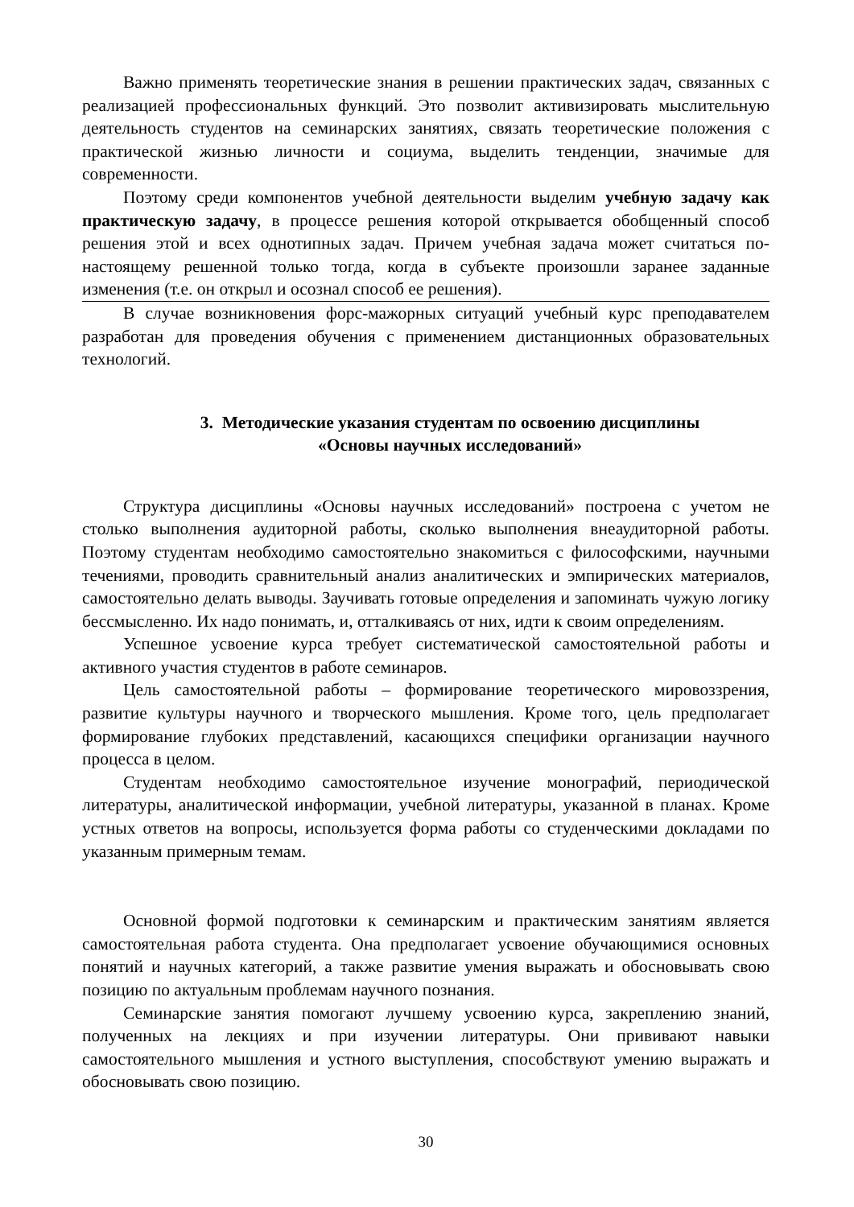Важно применять теоретические знания в решении практических задач, связанных с реализацией профессиональных функций. Это позволит активизировать мыслительную деятельность студентов на семинарских занятиях, связать теоретические положения с практической жизнью личности и социума, выделить тенденции, значимые для современности.
Поэтому среди компонентов учебной деятельности выделим учебную задачу как практическую задачу, в процессе решения которой открывается обобщенный способ решения этой и всех однотипных задач. Причем учебная задача может считаться по-настоящему решенной только тогда, когда в субъекте произошли заранее заданные изменения (т.е. он открыл и осознал способ ее решения).
В случае возникновения форс-мажорных ситуаций учебный курс преподавателем разработан для проведения обучения с применением дистанционных образовательных технологий.
3. Методические указания студентам по освоению дисциплины
«Основы научных исследований»
Структура дисциплины «Основы научных исследований» построена с учетом не столько выполнения аудиторной работы, сколько выполнения внеаудиторной работы. Поэтому студентам необходимо самостоятельно знакомиться с философскими, научными течениями, проводить сравнительный анализ аналитических и эмпирических материалов, самостоятельно делать выводы. Заучивать готовые определения и запоминать чужую логику бессмысленно. Их надо понимать, и, отталкиваясь от них, идти к своим определениям.
Успешное усвоение курса требует систематической самостоятельной работы и активного участия студентов в работе семинаров.
Цель самостоятельной работы – формирование теоретического мировоззрения, развитие культуры научного и творческого мышления. Кроме того, цель предполагает формирование глубоких представлений, касающихся специфики организации научного процесса в целом.
Студентам необходимо самостоятельное изучение монографий, периодической литературы, аналитической информации, учебной литературы, указанной в планах. Кроме устных ответов на вопросы, используется форма работы со студенческими докладами по указанным примерным темам.
Основной формой подготовки к семинарским и практическим занятиям является самостоятельная работа студента. Она предполагает усвоение обучающимися основных понятий и научных категорий, а также развитие умения выражать и обосновывать свою позицию по актуальным проблемам научного познания.
Семинарские занятия помогают лучшему усвоению курса, закреплению знаний, полученных на лекциях и при изучении литературы. Они прививают навыки самостоятельного мышления и устного выступления, способствуют умению выражать и обосновывать свою позицию.
30